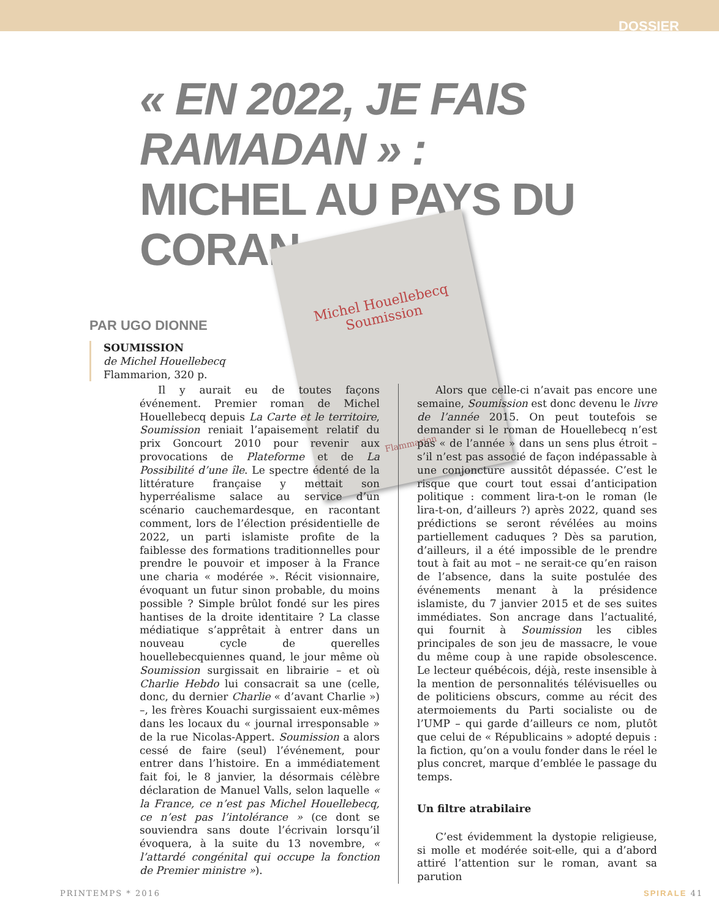DOSSIER
« EN 2022, JE FAIS RAMADAN » :
MICHEL AU PAYS DU CORAN
PAR UGO DIONNE
SOUMISSION
de Michel Houellebecq
Flammarion, 320 p.
Michel Houellebecq
Soumission
Flammarion
Il y aurait eu de toutes façons événement. Premier roman de Michel Houellebecq depuis La Carte et le territoire, Soumission reniait l’apaisement relatif du prix Goncourt 2010 pour revenir aux provocations de Plateforme et de La Possibilité d’une île. Le spectre édenté de la littérature française y mettait son hyperréalisme salace au service d’un scénario cauchemardesque, en racontant comment, lors de l’élection présidentielle de 2022, un parti islamiste profite de la faiblesse des formations traditionnelles pour prendre le pouvoir et imposer à la France une charia « modérée ». Récit visionnaire, évoquant un futur sinon probable, du moins possible ? Simple brûlot fondé sur les pires hantises de la droite identitaire ? La classe médiatique s’apprêtait à entrer dans un nouveau cycle de querelles houellebecquiennes quand, le jour même où Soumission surgissait en librairie – et où Charlie Hebdo lui consacrait sa une (celle, donc, du dernier Charlie « d’avant Charlie ») –, les frères Kouachi surgissaient eux-mêmes dans les locaux du « journal irresponsable » de la rue Nicolas-Appert. Soumission a alors cessé de faire (seul) l’événement, pour entrer dans l’histoire. En a immédiatement fait foi, le 8 janvier, la désormais célèbre déclaration de Manuel Valls, selon laquelle « la France, ce n’est pas Michel Houellebecq, ce n’est pas l’intolérance » (ce dont se souviendra sans doute l’écrivain lorsqu’il évoquera, à la suite du 13 novembre, « l’attardé congénital qui occupe la fonction de Premier ministre »).
Alors que celle-ci n’avait pas encore une semaine, Soumission est donc devenu le livre de l’année 2015. On peut toutefois se demander si le roman de Houellebecq n’est pas « de l’année » dans un sens plus étroit – s’il n’est pas associé de façon indépassable à une conjoncture aussitôt dépassée. C’est le risque que court tout essai d’anticipation politique : comment lira-t-on le roman (le lira-t-on, d’ailleurs ?) après 2022, quand ses prédictions se seront révélées au moins partiellement caduques ? Dès sa parution, d’ailleurs, il a été impossible de le prendre tout à fait au mot – ne serait-ce qu’en raison de l’absence, dans la suite postulée des événements menant à la présidence islamiste, du 7 janvier 2015 et de ses suites immédiates. Son ancrage dans l’actualité, qui fournit à Soumission les cibles principales de son jeu de massacre, le voue du même coup à une rapide obsolescence. Le lecteur québécois, déjà, reste insensible à la mention de personnalités télévisuelles ou de politiciens obscurs, comme au récit des atermoiements du Parti socialiste ou de l’UMP – qui garde d’ailleurs ce nom, plutôt que celui de « Républicains » adopté depuis : la fiction, qu’on a voulu fonder dans le réel le plus concret, marque d’emblée le passage du temps.
Un filtre atrabilaire
C’est évidemment la dystopie religieuse, si molle et modérée soit-elle, qui a d’abord attiré l’attention sur le roman, avant sa parution
PRINTEMPS * 2016 SPIRALE 41